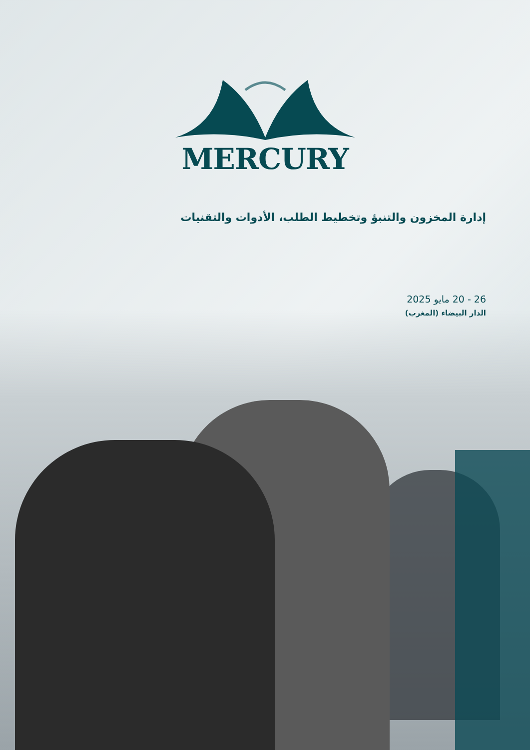MERCURY
إدارة المخزون والتنبؤ وتخطيط الطلب، الأدوات والتقنيات
26 - 20 مايو 2025
الدار البيضاء (المغرب)